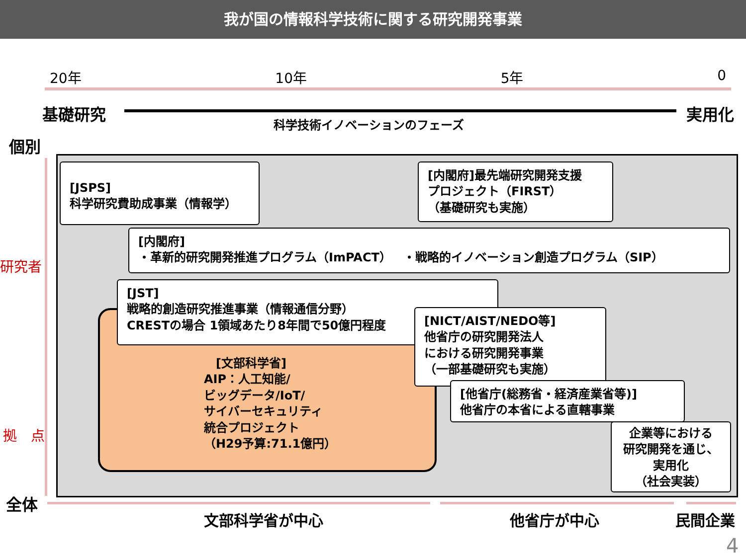我が国の情報科学技術に関する研究開発事業
20年 10年 5年 0
基礎研究 実用化
科学技術イノベーションのフェーズ
個別
研究者
拠　点
全体
[JSPS]
科学研究費助成事業（情報学）
[内閣府]最先端研究開発支援
プロジェクト（FIRST）
（基礎研究も実施）
[内閣府]
・革新的研究開発推進プログラム（ImPACT）　・戦略的イノベーション創造プログラム（SIP）
[JST]
戦略的創造研究推進事業（情報通信分野）
CRESTの場合 1領域あたり8年間で50億円程度
　[文部科学省]
AIP：人工知能/
ビッグデータ/IoT/
サイバーセキュリティ
統合プロジェクト
（H29予算:71.1億円）
[NICT/AIST/NEDO等]
他省庁の研究開発法人
における研究開発事業
（一部基礎研究も実施）
[他省庁(総務省・経済産業省等)]
他省庁の本省による直轄事業
企業等における
研究開発を通じ、
実用化
（社会実装）
文部科学省が中心 他省庁が中心 民間企業
4